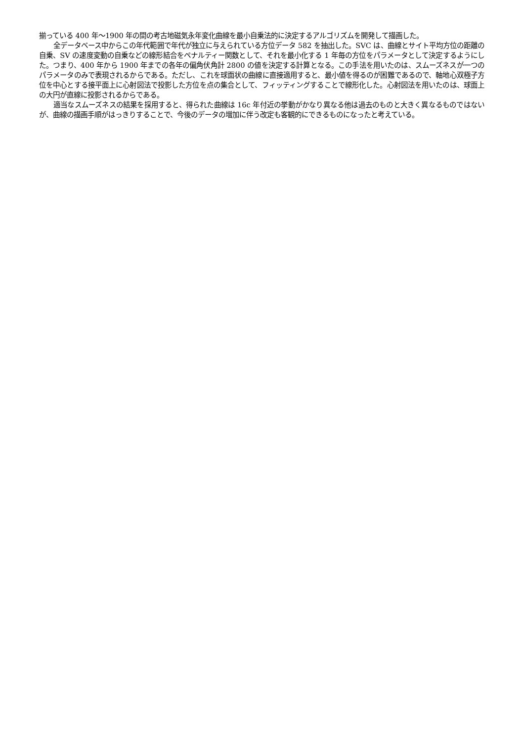揃っている 400 年〜1900 年の間の考古地磁気永年変化曲線を最小自乗法的に決定するアルゴリズムを開発して描画した。
全データベース中からこの年代範囲で年代が独立に与えられている方位データ 582 を抽出した。SVC は、曲線とサイト平均方位の距離の自乗、SV の速度変動の自乗などの線形結合をペナルティー関数として、それを最小化する 1 年毎の方位をパラメータとして決定するようにした。つまり、400 年から 1900 年までの各年の偏角伏角計 2800 の値を決定する計算となる。この手法を用いたのは、スムーズネスが一つのパラメータのみで表現されるからである。ただし、これを球面状の曲線に直接適用すると、最小値を得るのが困難であるので、軸地心双極子方位を中心とする接平面上に心射図法で投影した方位を点の集合として、フィッティングすることで線形化した。心射図法を用いたのは、球面上の大円が直線に投影されるからである。
適当なスムーズネスの結果を採用すると、得られた曲線は 16c 年付近の挙動がかなり異なる他は過去のものと大きく異なるものではないが、曲線の描画手順がはっきりすることで、今後のデータの増加に伴う改定も客観的にできるものになったと考えている。